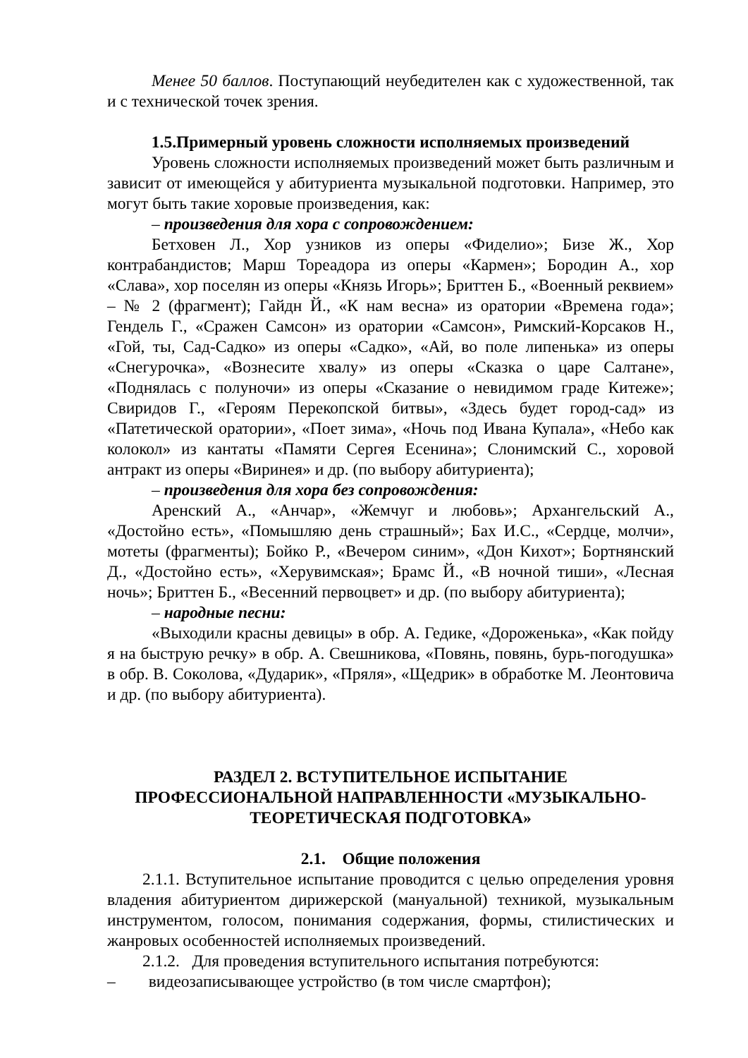Менее 50 баллов. Поступающий неубедителен как с художественной, так и с технической точек зрения.
1.5.Примерный уровень сложности исполняемых произведений
Уровень сложности исполняемых произведений может быть различным и зависит от имеющейся у абитуриента музыкальной подготовки. Например, это могут быть такие хоровые произведения, как:
– произведения для хора с сопровождением:
Бетховен Л., Хор узников из оперы «Фиделио»; Бизе Ж., Хор контрабандистов; Марш Тореадора из оперы «Кармен»; Бородин А., хор «Слава», хор поселян из оперы «Князь Игорь»; Бриттен Б., «Военный реквием» – № 2 (фрагмент); Гайдн Й., «К нам весна» из оратории «Времена года»; Гендель Г., «Сражен Самсон» из оратории «Самсон», Римский-Корсаков Н., «Гой, ты, Сад-Садко» из оперы «Садко», «Ай, во поле липенька» из оперы «Снегурочка», «Вознесите хвалу» из оперы «Сказка о царе Салтане», «Поднялась с полуночи» из оперы «Сказание о невидимом граде Китеже»; Свиридов Г., «Героям Перекопской битвы», «Здесь будет город-сад» из «Патетической оратории», «Поет зима», «Ночь под Ивана Купала», «Небо как колокол» из кантаты «Памяти Сергея Есенина»; Слонимский С., хоровой антракт из оперы «Виринея» и др. (по выбору абитуриента);
– произведения для хора без сопровождения:
Аренский А., «Анчар», «Жемчуг и любовь»; Архангельский А., «Достойно есть», «Помышляю день страшный»; Бах И.С., «Сердце, молчи», мотеты (фрагменты); Бойко Р., «Вечером синим», «Дон Кихот»; Бортнянский Д., «Достойно есть», «Херувимская»; Брамс Й., «В ночной тиши», «Лесная ночь»; Бриттен Б., «Весенний первоцвет» и др. (по выбору абитуриента);
– народные песни:
«Выходили красны девицы» в обр. А. Гедике, «Дороженька», «Как пойду я на быструю речку» в обр. А. Свешникова, «Повянь, повянь, бурь-погодушка» в обр. В. Соколова, «Дударик», «Пряля», «Щедрик» в обработке М. Леонтовича и др. (по выбору абитуриента).
РАЗДЕЛ 2. ВСТУПИТЕЛЬНОЕ ИСПЫТАНИЕ
ПРОФЕССИОНАЛЬНОЙ НАПРАВЛЕННОСТИ «МУЗЫКАЛЬНО-
ТЕОРЕТИЧЕСКАЯ ПОДГОТОВКА»
2.1. Общие положения
2.1.1. Вступительное испытание проводится с целью определения уровня владения абитуриентом дирижерской (мануальной) техникой, музыкальным инструментом, голосом, понимания содержания, формы, стилистических и жанровых особенностей исполняемых произведений.
2.1.2. Для проведения вступительного испытания потребуются:
– видеозаписывающее устройство (в том числе смартфон);